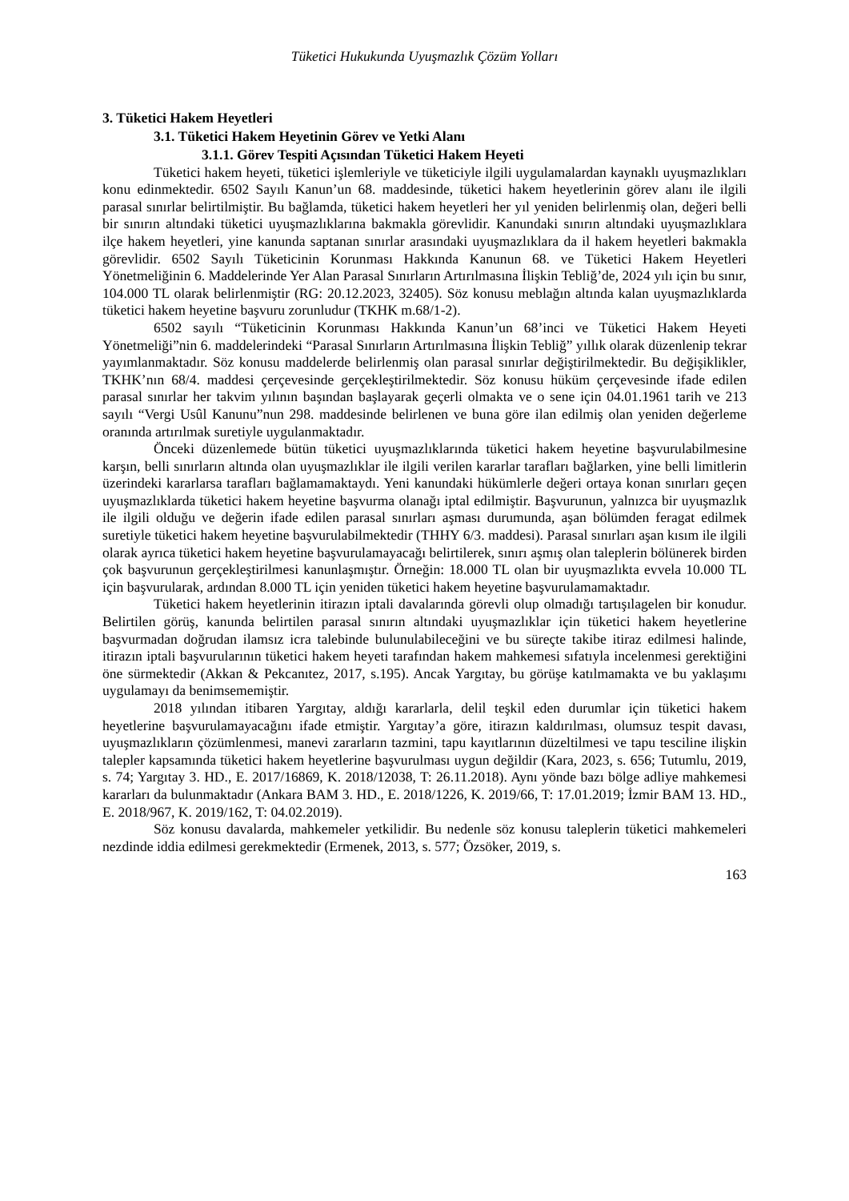Tüketici Hukukunda Uyuşmazlık Çözüm Yolları
3. Tüketici Hakem Heyetleri
3.1. Tüketici Hakem Heyetinin Görev ve Yetki Alanı
3.1.1. Görev Tespiti Açısından Tüketici Hakem Heyeti
Tüketici hakem heyeti, tüketici işlemleriyle ve tüketiciyle ilgili uygulamalardan kaynaklı uyuşmazlıkları konu edinmektedir. 6502 Sayılı Kanun’un 68. maddesinde, tüketici hakem heyetlerinin görev alanı ile ilgili parasal sınırlar belirtilmiştir. Bu bağlamda, tüketici hakem heyetleri her yıl yeniden belirlenmiş olan, değeri belli bir sınırın altındaki tüketici uyuşmazlıklarına bakmakla görevlidir. Kanundaki sınırın altındaki uyuşmazlıklara ilçe hakem heyetleri, yine kanunda saptanan sınırlar arasındaki uyuşmazlıklara da il hakem heyetleri bakmakla görevlidir. 6502 Sayılı Tüketicinin Korunması Hakkında Kanunun 68. ve Tüketici Hakem Heyetleri Yönetmeliğinin 6. Maddelerinde Yer Alan Parasal Sınırların Artırılmasına İlişkin Tebliğ’de, 2024 yılı için bu sınır, 104.000 TL olarak belirlenmiştir (RG: 20.12.2023, 32405). Söz konusu meblağın altında kalan uyuşmazlıklarda tüketici hakem heyetine başvuru zorunludur (TKHK m.68/1-2).
6502 sayılı “Tüketicinin Korunması Hakkında Kanun’un 68’inci ve Tüketici Hakem Heyeti Yönetmeliği”nin 6. maddelerindeki “Parasal Sınırların Artırılmasına İlişkin Tebliğ” yıllık olarak düzenlenip tekrar yayımlanmaktadır. Söz konusu maddelerde belirlenmiş olan parasal sınırlar değiştirilmektedir. Bu değişiklikler, TKHK’nın 68/4. maddesi çerçevesinde gerçekleştirilmektedir. Söz konusu hüküm çerçevesinde ifade edilen parasal sınırlar her takvim yılının başından başlayarak geçerli olmakta ve o sene için 04.01.1961 tarih ve 213 sayılı “Vergi Usûl Kanunu”nun 298. maddesinde belirlenen ve buna göre ilan edilmiş olan yeniden değerleme oranında artırılmak suretiyle uygulanmaktadır.
Önceki düzenlemede bütün tüketici uyuşmazlıklarında tüketici hakem heyetine başvurulabilmesine karşın, belli sınırların altında olan uyuşmazlıklar ile ilgili verilen kararlar tarafları bağlarken, yine belli limitlerin üzerindeki kararlarsa tarafları bağlamamaktaydı. Yeni kanundaki hükümlerle değeri ortaya konan sınırları geçen uyuşmazlıklarda tüketici hakem heyetine başvurma olanağı iptal edilmiştir. Başvurunun, yalnızca bir uyuşmazlık ile ilgili olduğu ve değerin ifade edilen parasal sınırları aşması durumunda, aşan bölümden feragat edilmek suretiyle tüketici hakem heyetine başvurulabilmektedir (THHY 6/3. maddesi). Parasal sınırları aşan kısım ile ilgili olarak ayrıca tüketici hakem heyetine başvurulamayacağı belirtilerek, sınırı aşmış olan taleplerin bölünerek birden çok başvurunun gerçekleştirilmesi kanunlaşmıştır. Örneğin: 18.000 TL olan bir uyuşmazlıkta evvela 10.000 TL için başvurularak, ardından 8.000 TL için yeniden tüketici hakem heyetine başvurulamamaktadır.
Tüketici hakem heyetlerinin itirazın iptali davalarında görevli olup olmadığı tartışılagelen bir konudur. Belirtilen görüş, kanunda belirtilen parasal sınırın altındaki uyuşmazlıklar için tüketici hakem heyetlerine başvurmadan doğrudan ilamsız icra talebinde bulunulabileceğini ve bu süreçte takibe itiraz edilmesi halinde, itirazın iptali başvurularının tüketici hakem heyeti tarafından hakem mahkemesi sıfatıyla incelenmesi gerektiğini öne sürmektedir (Akkan & Pekcanıtez, 2017, s.195). Ancak Yargıtay, bu görüşe katılmamakta ve bu yaklaşımı uygulamayı da benimsememiştir.
2018 yılından itibaren Yargıtay, aldığı kararlarla, delil teşkil eden durumlar için tüketici hakem heyetlerine başvurulamayacağını ifade etmiştir. Yargıtay’a göre, itirazın kaldırılması, olumsuz tespit davası, uyuşmazlıkların çözümlenmesi, manevi zararların tazmini, tapu kayıtlarının düzeltilmesi ve tapu tesciline ilişkin talepler kapsamında tüketici hakem heyetlerine başvurulması uygun değildir (Kara, 2023, s. 656; Tutumlu, 2019, s. 74; Yargıtay 3. HD., E. 2017/16869, K. 2018/12038, T: 26.11.2018). Aynı yönde bazı bölge adliye mahkemesi kararları da bulunmaktadır (Ankara BAM 3. HD., E. 2018/1226, K. 2019/66, T: 17.01.2019; İzmir BAM 13. HD., E. 2018/967, K. 2019/162, T: 04.02.2019).
Söz konusu davalarda, mahkemeler yetkilidir. Bu nedenle söz konusu taleplerin tüketici mahkemeleri nezdinde iddia edilmesi gerekmektedir (Ermenek, 2013, s. 577; Özsöker, 2019, s.
163